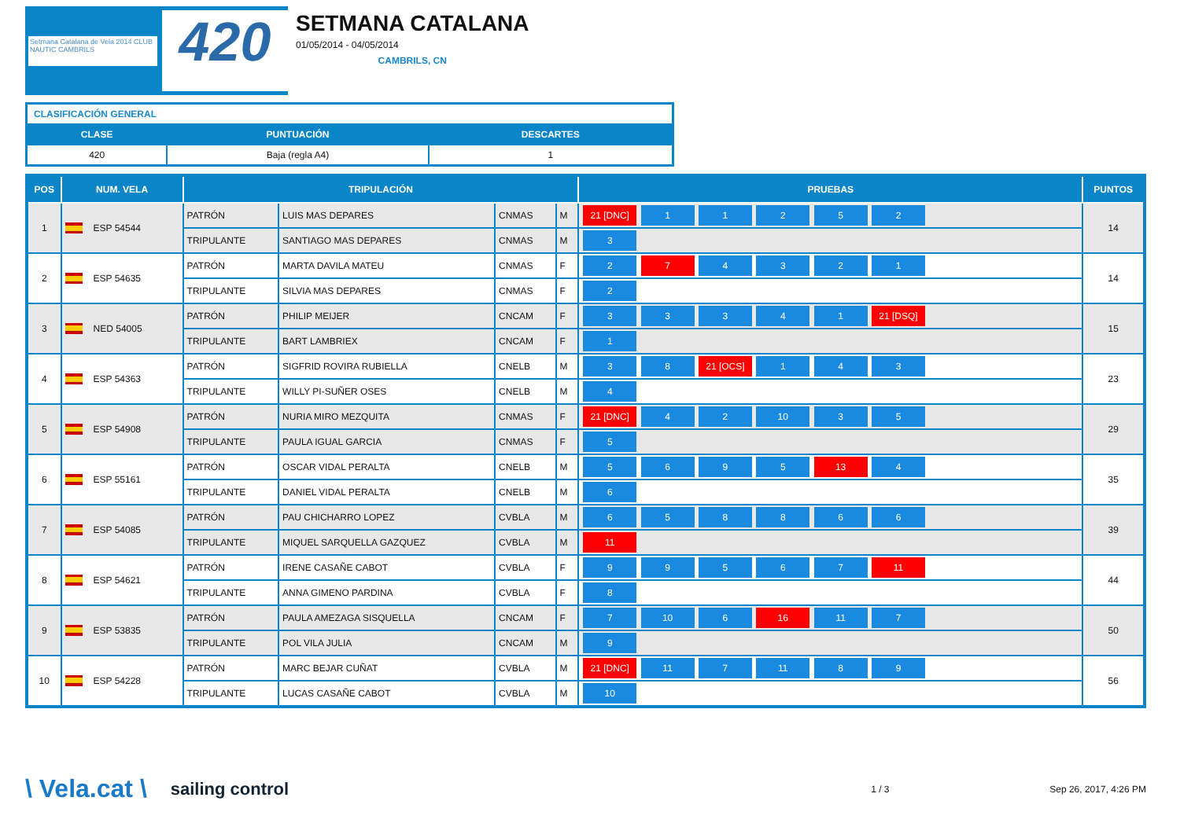Setmana Catalana de Vela 2014 CLUB NAUTIC CAMBRILS
420
SETMANA CATALANA
01/05/2014 - 04/05/2014
CAMBRILS, CN
| CLASIFICACIÓN GENERAL | | |
| CLASE | PUNTUACIÓN | DESCARTES |
| 420 | Baja (regla A4) | 1 |
| POS | NUM. VELA | TRIPULACIÓN | | | | PRUEBAS | PUNTOS |
| --- | --- | --- | --- | --- | --- | --- | --- |
| 1 | ESP 54544 | PATRÓN | LUIS MAS DEPARES | CNMAS | M | 21 [DNC] 1 1 2 5 2 | 14 |
| | | TRIPULANTE | SANTIAGO MAS DEPARES | CNMAS | M | 3 | |
| 2 | ESP 54635 | PATRÓN | MARTA DAVILA MATEU | CNMAS | F | 2 7 4 3 2 1 | 14 |
| | | TRIPULANTE | SILVIA MAS DEPARES | CNMAS | F | 2 | |
| 3 | NED 54005 | PATRÓN | PHILIP MEIJER | CNCAM | F | 3 3 3 4 1 21 [DSQ] | 15 |
| | | TRIPULANTE | BART LAMBRIEX | CNCAM | F | 1 | |
| 4 | ESP 54363 | PATRÓN | SIGFRID ROVIRA RUBIELLA | CNELB | M | 3 8 21 [OCS] 1 4 3 | 23 |
| | | TRIPULANTE | WILLY PI-SUÑER OSES | CNELB | M | 4 | |
| 5 | ESP 54908 | PATRÓN | NURIA MIRO MEZQUITA | CNMAS | F | 21 [DNC] 4 2 10 3 5 | 29 |
| | | TRIPULANTE | PAULA IGUAL GARCIA | CNMAS | F | 5 | |
| 6 | ESP 55161 | PATRÓN | OSCAR VIDAL PERALTA | CNELB | M | 5 6 9 5 13 4 | 35 |
| | | TRIPULANTE | DANIEL VIDAL PERALTA | CNELB | M | 6 | |
| 7 | ESP 54085 | PATRÓN | PAU CHICHARRO LOPEZ | CVBLA | M | 6 5 8 8 6 6 | 39 |
| | | TRIPULANTE | MIQUEL SARQUELLA GAZQUEZ | CVBLA | M | 11 | |
| 8 | ESP 54621 | PATRÓN | IRENE CASAÑE CABOT | CVBLA | F | 9 9 5 6 7 11 | 44 |
| | | TRIPULANTE | ANNA GIMENO PARDINA | CVBLA | F | 8 | |
| 9 | ESP 53835 | PATRÓN | PAULA AMEZAGA SISQUELLA | CNCAM | F | 7 10 6 16 11 7 | 50 |
| | | TRIPULANTE | POL VILA JULIA | CNCAM | M | 9 | |
| 10 | ESP 54228 | PATRÓN | MARC BEJAR CUÑAT | CVBLA | M | 21 [DNC] 11 7 11 8 9 | 56 |
| | | TRIPULANTE | LUCAS CASAÑE CABOT | CVBLA | M | 10 | |
\ Vela.cat \ sailing control 1 / 3 Sep 26, 2017, 4:26 PM